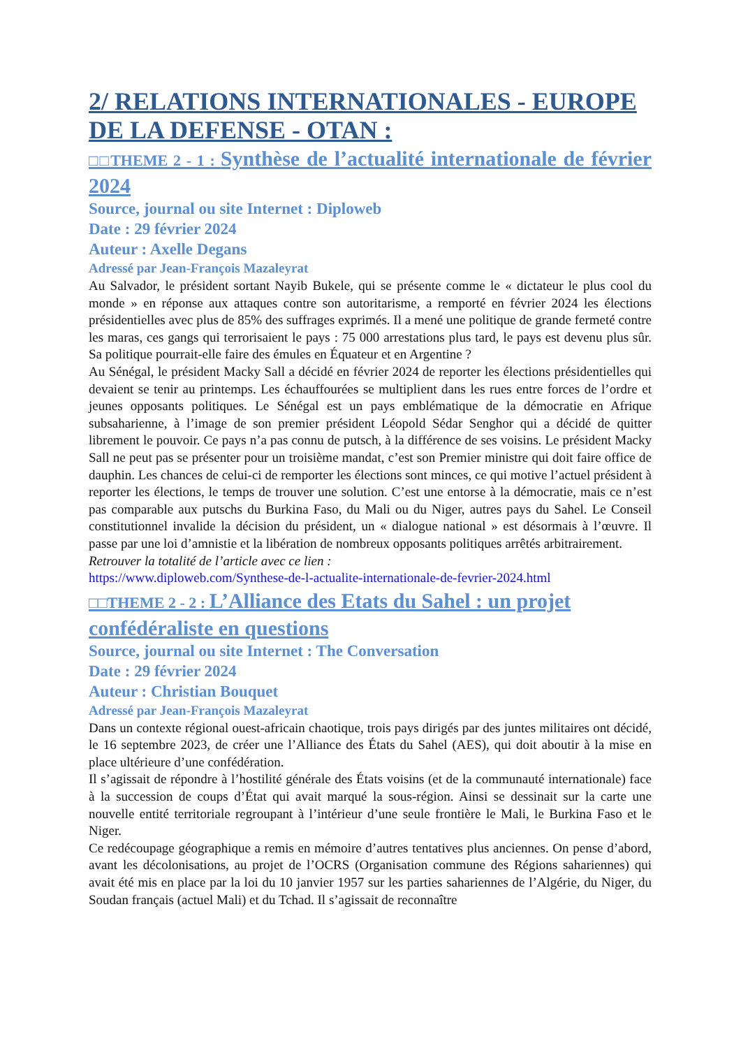2/ RELATIONS INTERNATIONALES - EUROPE DE LA DEFENSE - OTAN :
□□THEME 2 - 1 : Synthèse de l’actualité internationale de février 2024
Source, journal ou site Internet : Diploweb
Date : 29 février 2024
Auteur : Axelle Degans
Adressé par Jean-François Mazaleyrat
Au Salvador, le président sortant Nayib Bukele, qui se présente comme le « dictateur le plus cool du monde » en réponse aux attaques contre son autoritarisme, a remporté en février 2024 les élections présidentielles avec plus de 85% des suffrages exprimés. Il a mené une politique de grande fermeté contre les maras, ces gangs qui terrorisaient le pays : 75 000 arrestations plus tard, le pays est devenu plus sûr. Sa politique pourrait-elle faire des émules en Équateur et en Argentine ?
Au Sénégal, le président Macky Sall a décidé en février 2024 de reporter les élections présidentielles qui devaient se tenir au printemps. Les échauffourées se multiplient dans les rues entre forces de l’ordre et jeunes opposants politiques. Le Sénégal est un pays emblématique de la démocratie en Afrique subsaharienne, à l’image de son premier président Léopold Sédar Senghor qui a décidé de quitter librement le pouvoir. Ce pays n’a pas connu de putsch, à la différence de ses voisins. Le président Macky Sall ne peut pas se présenter pour un troisième mandat, c’est son Premier ministre qui doit faire office de dauphin. Les chances de celui-ci de remporter les élections sont minces, ce qui motive l’actuel président à reporter les élections, le temps de trouver une solution. C’est une entorse à la démocratie, mais ce n’est pas comparable aux putschs du Burkina Faso, du Mali ou du Niger, autres pays du Sahel. Le Conseil constitutionnel invalide la décision du président, un « dialogue national » est désormais à l’œuvre. Il passe par une loi d’amnistie et la libération de nombreux opposants politiques arrêtés arbitrairement.
Retrouver la totalité de l’article avec ce lien :
https://www.diploweb.com/Synthese-de-l-actualite-internationale-de-fevrier-2024.html
□□THEME 2 - 2 : L’Alliance des Etats du Sahel : un projet confédéraliste en questions
Source, journal ou site Internet : The Conversation
Date : 29 février 2024
Auteur : Christian Bouquet
Adressé par Jean-François Mazaleyrat
Dans un contexte régional ouest-africain chaotique, trois pays dirigés par des juntes militaires ont décidé, le 16 septembre 2023, de créer une l’Alliance des États du Sahel (AES), qui doit aboutir à la mise en place ultérieure d’une confédération.
Il s’agissait de répondre à l’hostilité générale des États voisins (et de la communauté internationale) face à la succession de coups d’État qui avait marqué la sous-région. Ainsi se dessinait sur la carte une nouvelle entité territoriale regroupant à l’intérieur d’une seule frontière le Mali, le Burkina Faso et le Niger.
Ce redécoupage géographique a remis en mémoire d’autres tentatives plus anciennes. On pense d’abord, avant les décolonisations, au projet de l’OCRS (Organisation commune des Régions sahariennes) qui avait été mis en place par la loi du 10 janvier 1957 sur les parties sahariennes de l’Algérie, du Niger, du Soudan français (actuel Mali) et du Tchad. Il s’agissait de reconnaître